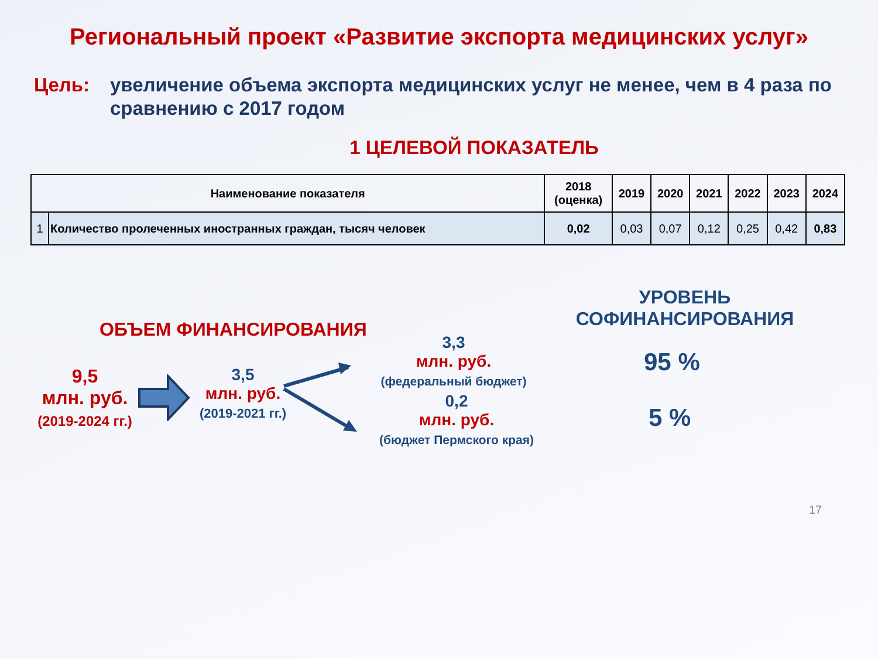Региональный проект «Развитие экспорта медицинских услуг»
Цель: увеличение объема экспорта медицинских услуг не менее, чем в 4 раза по сравнению с 2017 годом
1 ЦЕЛЕВОЙ ПОКАЗАТЕЛЬ
| Наименование показателя | | 2018 (оценка) | 2019 | 2020 | 2021 | 2022 | 2023 | 2024 |
| --- | --- | --- | --- | --- | --- | --- | --- | --- |
| 1 | Количество пролеченных иностранных граждан, тысяч человек | 0,02 | 0,03 | 0,07 | 0,12 | 0,25 | 0,42 | 0,83 |
ОБЪЕМ ФИНАНСИРОВАНИЯ
9,5
млн. руб.
(2019-2024 гг.)
3,5
млн. руб.
(2019-2021 гг.)
3,3
млн. руб.
(федеральный бюджет)
0,2
млн. руб.
(бюджет Пермского края)
УРОВЕНЬ
СОФИНАНСИРОВАНИЯ
95 %
5 %
17